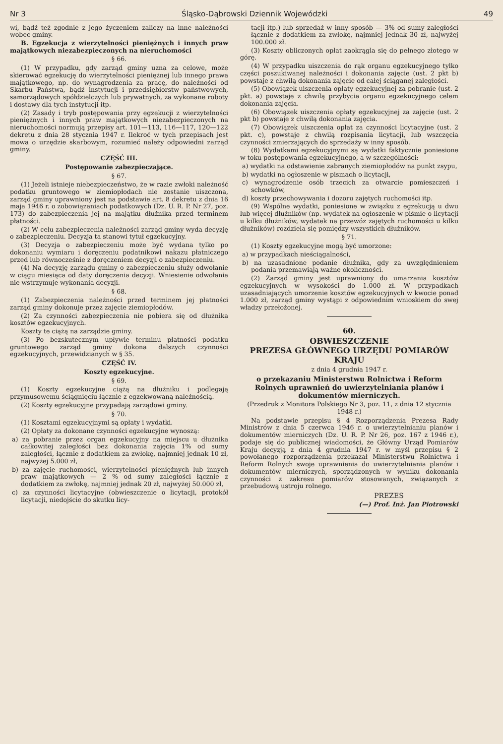Nr 3 Śląsko-Dąbrowski Dziennik Wojewódzki 49
wi, bądź też zgodnie z jego życzeniem zaliczy na inne należności wobec gminy.
B. Egzekucja z wierzytelności pieniężnych i innych praw majątkowych niezabezpieczonych na nieruchomości
§ 66.
(1) W przypadku, gdy zarząd gminy uzna za celowe, może skierować egzekucję do wierzytelności pieniężnej lub innego prawa majątkowego, np. do wynagrodzenia za pracę, do należności od Skarbu Państwa, bądź instytucji i przedsiębiorstw państwowych, samorządowych spółdzielczych lub prywatnych, za wykonane roboty i dostawy dla tych instytucji itp.
(2) Zasady i tryb postępowania przy egzekucji z wierzytelności pieniężnych i innych praw majątkowych niezabezpieczonych na nieruchomości normują przepisy art. 101—113, 116—117, 120—122 dekretu z dnia 28 stycznia 1947 r. Ilekroć w tych przepisach jest mowa o urzędzie skarbowym, rozumieć należy odpowiedni zarząd gminy.
CZĘŚĆ III.
Postępowanie zabezpieczające.
§ 67.
(1) Jeżeli istnieje niebezpieczeństwo, że w razie zwłoki należność podatku gruntowego w ziemiopłodach nie zostanie uiszczona, zarząd gminy uprawniony jest na podstawie art. 8 dekretu z dnia 16 maja 1946 r. o zobowiązaniach podatkowych (Dz. U. R. P. Nr 27, poz. 173) do zabezpieczenia jej na majątku dłużnika przed terminem płatności.
(2) W celu zabezpieczenia należności zarząd gminy wyda decyzję o zabezpieczeniu. Decyzja ta stanowi tytuł egzekucyjny.
(3) Decyzja o zabezpieczeniu może być wydana tylko po dokonaniu wymiaru i doręczeniu podatnikowi nakazu płatniczego przed lub równocześnie z doręczeniem decyzji o zabezpieczeniu.
(4) Na decyzję zarządu gminy o zabezpieczeniu służy odwołanie w ciągu miesiąca od daty doręczenia decyzji. Wniesienie odwołania nie wstrzymuje wykonania decyzji.
§ 68.
(1) Zabezpieczenia należności przed terminem jej płatności zarząd gminy dokonuje przez zajęcie ziemiopłodów.
(2) Za czynności zabezpieczenia nie pobiera się od dłużnika kosztów egzekucyjnych.
Koszty te ciążą na zarządzie gminy.
(3) Po bezskutecznym upływie terminu płatności podatku gruntowego zarząd gminy dokona dalszych czynności egzekucyjnych, przewidzianych w § 35.
CZĘŚĆ IV.
Koszty egzekucyjne.
§ 69.
(1) Koszty egzekucyjne ciążą na dłużniku i podlegają przymusowemu ściągnięciu łącznie z egzekwowaną należnością.
(2) Koszty egzekucyjne przypadają zarządowi gminy.
§ 70.
(1) Kosztami egzekucyjnymi są opłaty i wydatki.
(2) Opłaty za dokonane czynności egzekucyjne wynoszą:
a) za pobranie przez organ egzekucyjny na miejscu u dłużnika całkowitej zaległości bez dokonania zajęcia 1% od sumy zaległości, łącznie z dodatkiem za zwłokę, najmniej jednak 10 zł, najwyżej 5.000 zł,
b) za zajęcie ruchomości, wierzytelności pieniężnych lub innych praw majątkowych — 2 % od sumy zaległości łącznie z dodatkiem za zwłokę, najmniej jednak 20 zł, najwyżej 50.000 zł,
c) za czynności licytacyjne (obwieszczenie o licytacji, protokół licytacji, niedojście do skutku licy-
tacji itp.) lub sprzedaż w inny sposób — 3% od sumy zaległości łącznie z dodatkiem za zwłokę, najmniej jednak 30 zł, najwyżej 100.000 zł.
(3) Koszty obliczonych opłat zaokrągla się do pełnego złotego w górę.
(4) W przypadku uiszczenia do rąk organu egzekucyjnego tylko części poszukiwanej należności i dokonania zajęcie (ust. 2 pkt b) powstaje z chwilą dokonania zajęcie od całej ściąganej zaległości.
(5) Obowiązek uiszczenia opłaty egzekucyjnej za pobranie (ust. 2 pkt. a) powstaje z chwilą przybycia organu egzekucyjnego celem dokonania zajęcia.
(6) Obowiązek uiszczenia opłaty egzekucyjnej za zajęcie (ust. 2 pkt b) powstaje z chwilą dokonania zajęcia.
(7) Obowiązek uiszczenia opłat za czynności licytacyjne (ust. 2 pkt. c), powstaje z chwilą rozpisania licytacji, lub wszczęcia czynności zmierzających do sprzedaży w inny sposób.
(8) Wydatkami egzekucyjnymi są wydatki faktycznie poniesione w toku postępowania egzekucyjnego, a w szczególności:
a) wydatki na odstawienie zabranych ziemiopłodów na punkt zsypu,
b) wydatki na ogłoszenie w pismach o licytacji,
c) wynagrodzenie osób trzecich za otwarcie pomieszczeń i schowków,
d) koszty przechowywania i dozoru zajętych ruchomości itp.
(9) Wspólne wydatki, poniesione w związku z egzekucją u dwu lub więcej dłużników (np. wydatek na ogłoszenie w piśmie o licytacji u kilku dłużników, wydatek na przewóz zajętych ruchomości u kilku dłużników) rozdziela się pomiędzy wszystkich dłużników.
§ 71.
(1) Koszty egzekucyjne mogą być umorzone:
a) w przypadkach nieściągalności,
b) na uzasadnione podanie dłużnika, gdy za uwzględnieniem podania przemawiają ważne okoliczności.
(2) Zarząd gminy jest uprawniony do umarzania kosztów egzekucyjnych w wysokości do 1.000 zł. W przypadkach uzasadniających umorzenie kosztów egzekucyjnych w kwocie ponad 1.000 zł, zarząd gminy wystąpi z odpowiednim wnioskiem do swej władzy przełożonej.
60.
OBWIESZCZENIE
PREZESA GŁÓWNEGO URZĘDU POMIARÓW KRAJU
z dnia 4 grudnia 1947 r.
o przekazaniu Ministerstwu Rolnictwa i Reform Rolnych uprawnień do uwierzytelniania planów i dokumentów mierniczych.
(Przedruk z Monitora Polskiego Nr 3, poz. 11, z dnia 12 stycznia 1948 r.)
Na podstawie przepisu § 4 Rozporządzenia Prezesa Rady Ministrów z dnia 5 czerwca 1946 r. o uwierzytelnianiu planów i dokumentów mierniczych (Dz. U. R. P. Nr 26, poz. 167 z 1946 r.), podaje się do publicznej wiadomości, że Główny Urząd Pomiarów Kraju decyzją z dnia 4 grudnia 1947 r. w myśl przepisu § 2 powołanego rozporządzenia przekazał Ministerstwu Rolnictwa i Reform Rolnych swoje uprawnienia do uwierzytelniania planów i dokumentów mierniczych, sporządzonych w wyniku dokonania czynności z zakresu pomiarów stosowanych, związanych z przebudową ustroju rolnego.
PREZES
(—) Prof. Inż. Jan Piotrowski